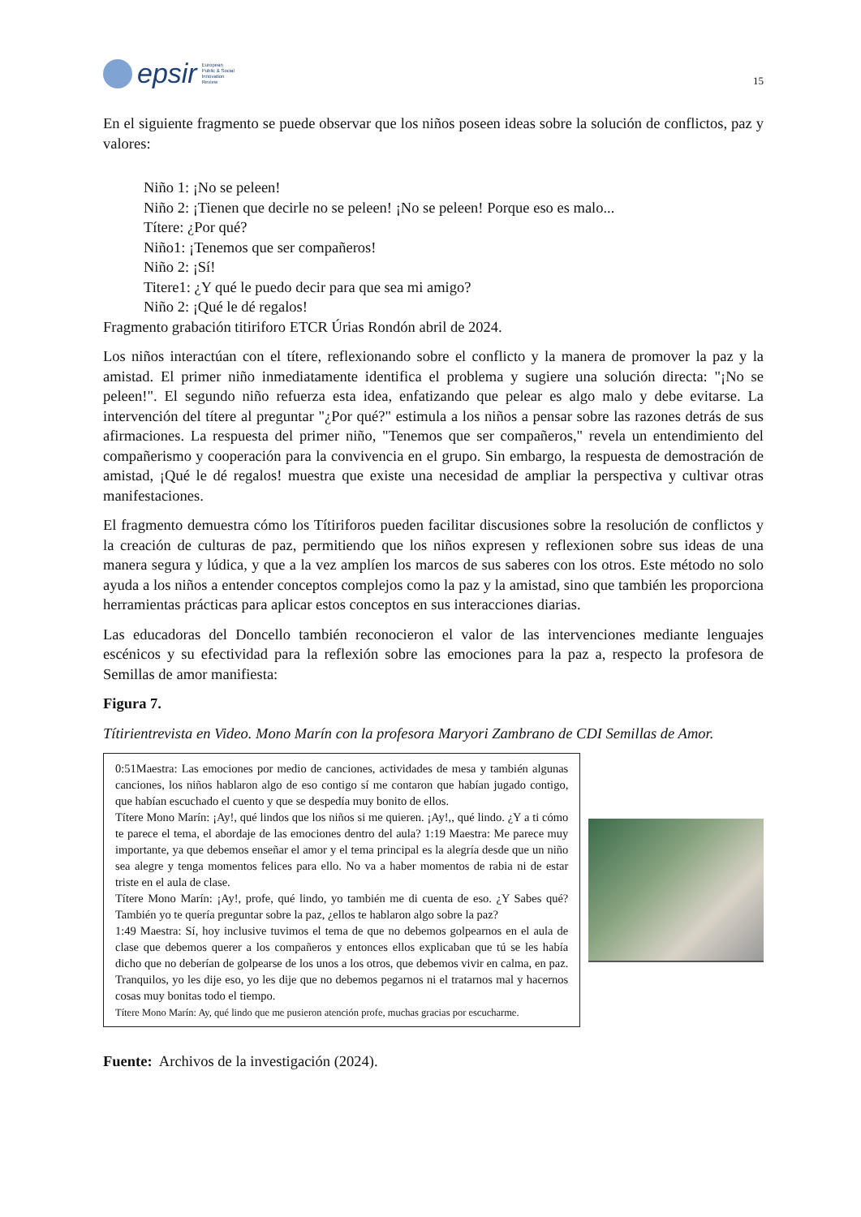epsir European
Public & Social
Innovation
Review
15
En el siguiente fragmento se puede observar que los niños poseen ideas sobre la solución de conflictos, paz y valores:
Niño 1: ¡No se peleen!
Niño 2: ¡Tienen que decirle no se peleen! ¡No se peleen! Porque eso es malo...
Títere: ¿Por qué?
Niño1: ¡Tenemos que ser compañeros!
Niño 2: ¡Sí!
Titere1: ¿Y qué le puedo decir para que sea mi amigo?
Niño 2: ¡Qué le dé regalos!
Fragmento grabación titiriforo ETCR Úrias Rondón abril de 2024.
Los niños interactúan con el títere, reflexionando sobre el conflicto y la manera de promover la paz y la amistad. El primer niño inmediatamente identifica el problema y sugiere una solución directa: "¡No se peleen!". El segundo niño refuerza esta idea, enfatizando que pelear es algo malo y debe evitarse. La intervención del títere al preguntar "¿Por qué?" estimula a los niños a pensar sobre las razones detrás de sus afirmaciones. La respuesta del primer niño, "Tenemos que ser compañeros," revela un entendimiento del compañerismo y cooperación para la convivencia en el grupo. Sin embargo, la respuesta de demostración de amistad, ¡Qué le dé regalos! muestra que existe una necesidad de ampliar la perspectiva y cultivar otras manifestaciones.
El fragmento demuestra cómo los Títiriforos pueden facilitar discusiones sobre la resolución de conflictos y la creación de culturas de paz, permitiendo que los niños expresen y reflexionen sobre sus ideas de una manera segura y lúdica, y que a la vez amplíen los marcos de sus saberes con los otros. Este método no solo ayuda a los niños a entender conceptos complejos como la paz y la amistad, sino que también les proporciona herramientas prácticas para aplicar estos conceptos en sus interacciones diarias.
Las educadoras del Doncello también reconocieron el valor de las intervenciones mediante lenguajes escénicos y su efectividad para la reflexión sobre las emociones para la paz a, respecto la profesora de Semillas de amor manifiesta:
Figura 7.
Títirientrevista en Video. Mono Marín con la profesora Maryori Zambrano de CDI Semillas de Amor.
0:51Maestra: Las emociones por medio de canciones, actividades de mesa y también algunas canciones, los niños hablaron algo de eso contigo sí me contaron que habían jugado contigo, que habían escuchado el cuento y que se despedía muy bonito de ellos.
Títere Mono Marín: ¡Ay!, qué lindos que los niños si me quieren. ¡Ay!,, qué lindo. ¿Y a ti cómo te parece el tema, el abordaje de las emociones dentro del aula? 1:19 Maestra: Me parece muy importante, ya que debemos enseñar el amor y el tema principal es la alegría desde que un niño sea alegre y tenga momentos felices para ello. No va a haber momentos de rabia ni de estar triste en el aula de clase.
Títere Mono Marín: ¡Ay!, profe, qué lindo, yo también me di cuenta de eso. ¿Y Sabes qué? También yo te quería preguntar sobre la paz, ¿ellos te hablaron algo sobre la paz?
1:49 Maestra: Sí, hoy inclusive tuvimos el tema de que no debemos golpearnos en el aula de clase que debemos querer a los compañeros y entonces ellos explicaban que tú se les había dicho que no deberían de golpearse de los unos a los otros, que debemos vivir en calma, en paz. Tranquilos, yo les dije eso, yo les dije que no debemos pegarnos ni el tratarnos mal y hacernos cosas muy bonitas todo el tiempo.
Títere Mono Marín: Ay, qué lindo que me pusieron atención profe, muchas gracias por escucharme.
Fuente: Archivos de la investigación (2024).